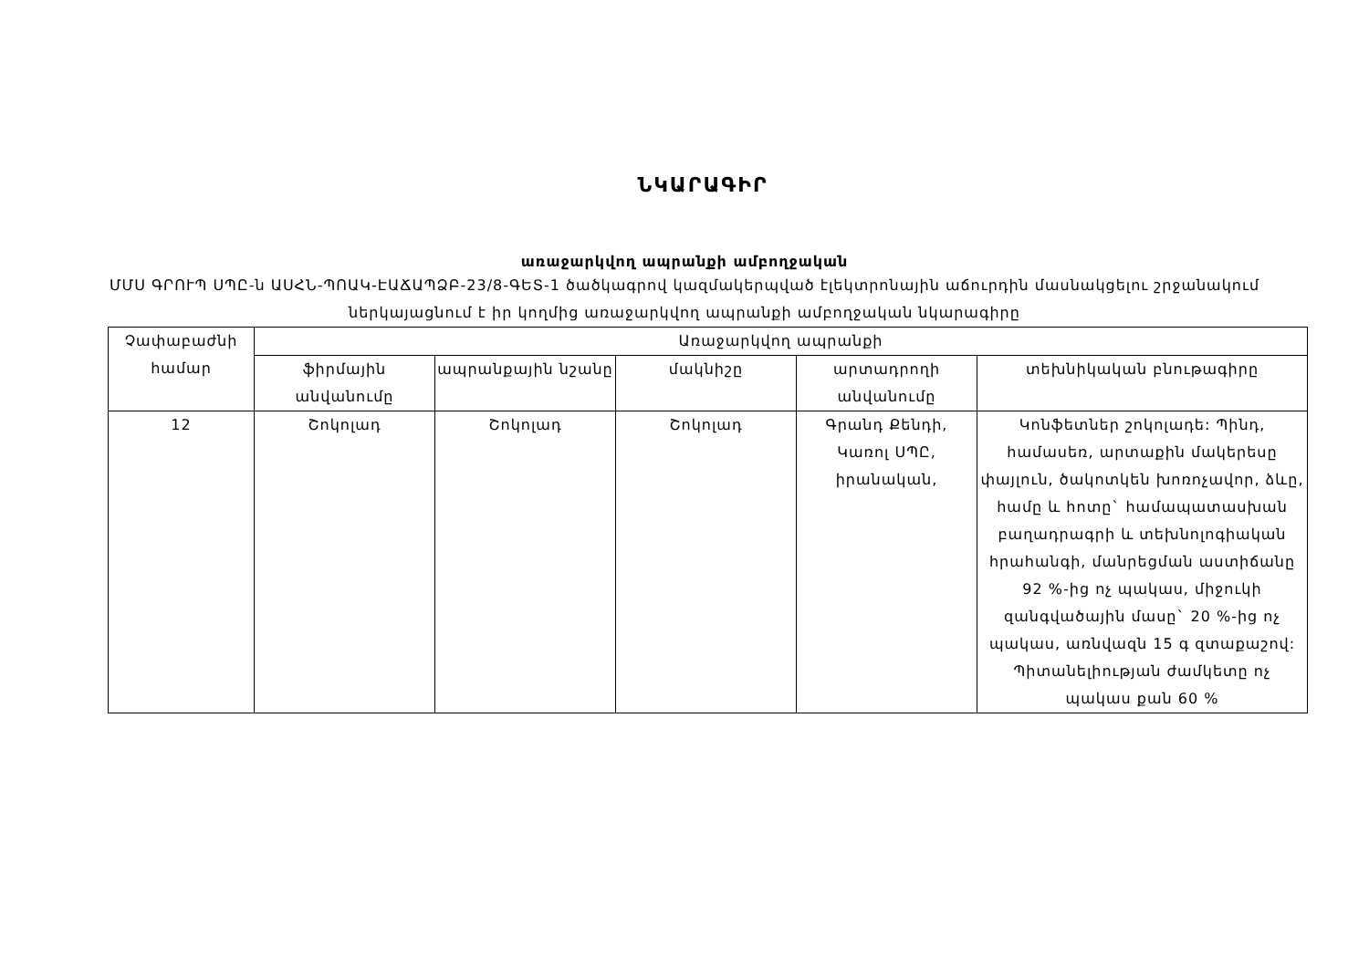ՆԿԱՐԱԳԻՐ
առաջարկվող ապրանքի ամբողջական
ՄՄՍ ԳՐՈՒՊ ՍՊԸ-ն ԱՍՀՆ-ՊՈԱԿ-ԷԱՃԱՊՁԲ-23/8-ԳԵՏ-1 ծածկագրով կազմակերպված էլեկտրոնային աճուրդին մասնակցելու շրջանակում ներկայացնում է իր կողմից առաջարկվող ապրանքի ամբողջական նկարագիրը
| Չափաբաժնի համար | Առաջարկվող ապրանքի | | | | |
| | ֆիրմային անվանումը | ապրանքային նշանը | մակնիշը | արտադրողի անվանումը | տեխնիկական բնութագիրը |
| 12 | Շոկոլադ | Շոկոլադ | Շոկոլադ | Գրանդ Քենդի, Կառոլ ՍՊԸ, իրանական, | Կոնֆետներ շոկոլադե: Պինդ, համասեռ, արտաքին մակերեսը փայլուն, ծակոտկեն խոռոչավոր, ձևը, համը և հոտը` համապատասխան բաղադրագրի և տեխնոլոգիական հրահանգի, մանրեցման աստիճանը 92 %-ից ոչ պակաս, միջուկի զանգվածային մասը` 20 %-ից ոչ պակաս, առնվազն 15 գ զտաքաշով: Պիտանելիության ժամկետը ոչ պակաս քան 60 % |